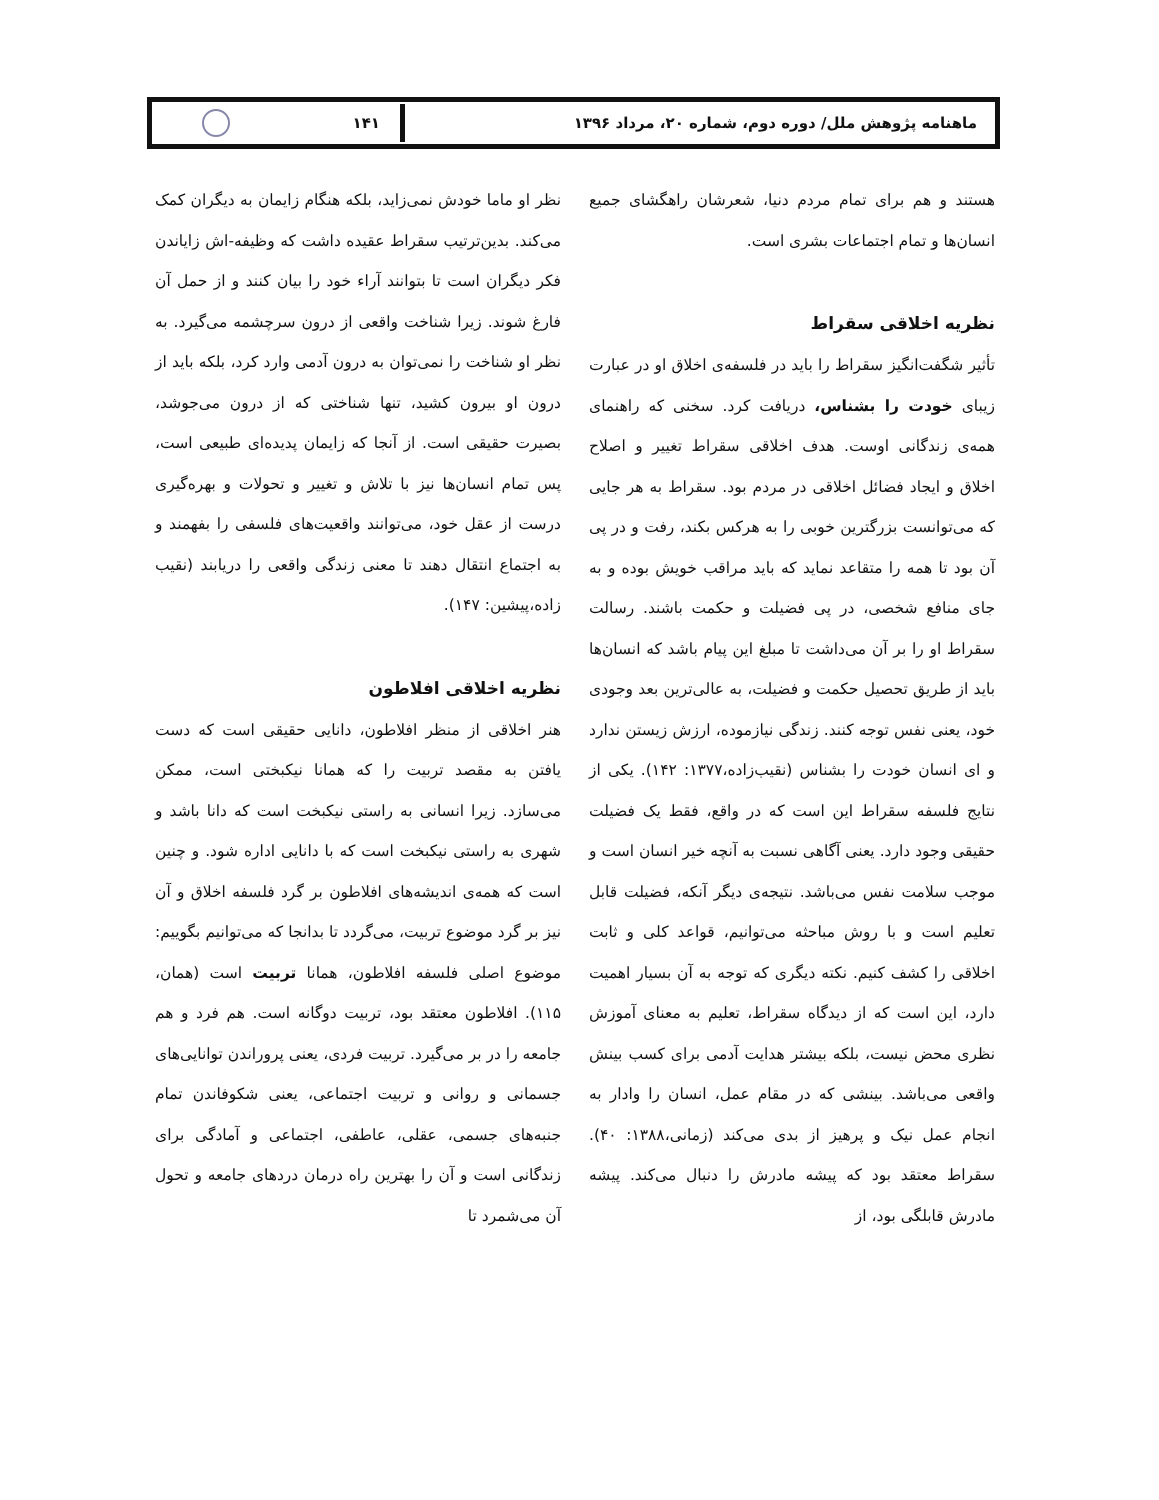ماهنامه پژوهش ملل/ دوره دوم، شماره ۲۰، مرداد ۱۳۹۶
۱۴۱
هستند و هم برای تمام مردم دنیا، شعرشان راهگشای جمیع انسان‌ها و تمام اجتماعات بشری است.
نظریه اخلاقی سقراط
تأثیر شگفت‌انگیز سقراط را باید در فلسفه‌ی اخلاق او در عبارت زیبای خودت را بشناس، دریافت کرد. سخنی که راهنمای همه‌ی زندگانی اوست. هدف اخلاقی سقراط تغییر و اصلاح اخلاق و ایجاد فضائل اخلاقی در مردم بود. سقراط به هر جایی که می‌توانست بزرگترین خوبی را به هرکس بکند، رفت و در پی آن بود تا همه را متقاعد نماید که باید مراقب خویش بوده و به جای منافع شخصی، در پی فضیلت و حکمت باشند. رسالت سقراط او را بر آن می‌داشت تا مبلغ این پیام باشد که انسان‌ها باید از طریق تحصیل حکمت و فضیلت، به عالی‌ترین بعد وجودی خود، یعنی نفس توجه کنند. زندگی نیازموده، ارزش زیستن ندارد و ای انسان خودت را بشناس (نقیب‌زاده،۱۳۷۷: ۱۴۲). یکی از نتایج فلسفه سقراط این است که در واقع، فقط یک فضیلت حقیقی وجود دارد. یعنی آگاهی نسبت به آنچه خیر انسان است و موجب سلامت نفس می‌باشد. نتیجه‌ی دیگر آنکه، فضیلت قابل تعلیم است و با روش مباحثه می‌توانیم، قواعد کلی و ثابت اخلاقی را کشف کنیم. نکته دیگری که توجه به آن بسیار اهمیت دارد، این است که از دیدگاه سقراط، تعلیم به معنای آموزش نظری محض نیست، بلکه بیشتر هدایت آدمی برای کسب بینش واقعی می‌باشد. بینشی که در مقام عمل، انسان را وادار به انجام عمل نیک و پرهیز از بدی می‌کند (زمانی،۱۳۸۸: ۴۰). سقراط معتقد بود که پیشه مادرش را دنبال می‌کند. پیشه مادرش قابلگی بود، از
نظر او ماما خودش نمی‌زاید، بلکه هنگام زایمان به دیگران کمک می‌کند. بدین‌ترتیب سقراط عقیده داشت که وظیفه-اش زایاندن فکر دیگران است تا بتوانند آراء خود را بیان کنند و از حمل آن فارغ شوند. زیرا شناخت واقعی از درون سرچشمه می‌گیرد. به نظر او شناخت را نمی‌توان به درون آدمی وارد کرد، بلکه باید از درون او بیرون کشید، تنها شناختی که از درون می‌جوشد، بصیرت حقیقی است. از آنجا که زایمان پدیده‌ای طبیعی است، پس تمام انسان‌ها نیز با تلاش و تغییر و تحولات و بهره‌گیری درست از عقل خود، می‌توانند واقعیت‌های فلسفی را بفهمند و به اجتماع انتقال دهند تا معنی زندگی واقعی را دریابند (نقیب زاده،پیشین: ۱۴۷).
نظریه اخلاقی افلاطون
هنر اخلاقی از منظر افلاطون، دانایی حقیقی است که دست یافتن به مقصد تربیت را که همانا نیکبختی است، ممکن می‌سازد. زیرا انسانی به راستی نیکبخت است که دانا باشد و شهری به راستی نیکبخت است که با دانایی اداره شود. و چنین است که همه‌ی اندیشه‌های افلاطون بر گرد فلسفه اخلاق و آن نیز بر گرد موضوع تربیت، می‌گردد تا بدانجا که می‌توانیم بگوییم: موضوع اصلی فلسفه افلاطون، همانا تربیت است (همان، ۱۱۵). افلاطون معتقد بود، تربیت دوگانه است. هم فرد و هم جامعه را در بر می‌گیرد. تربیت فردی، یعنی پروراندن توانایی‌های جسمانی و روانی و تربیت اجتماعی، یعنی شکوفاندن تمام جنبه‌های جسمی، عقلی، عاطفی، اجتماعی و آمادگی برای زندگانی است و آن را بهترین راه درمان دردهای جامعه و تحول آن می‌شمرد تا